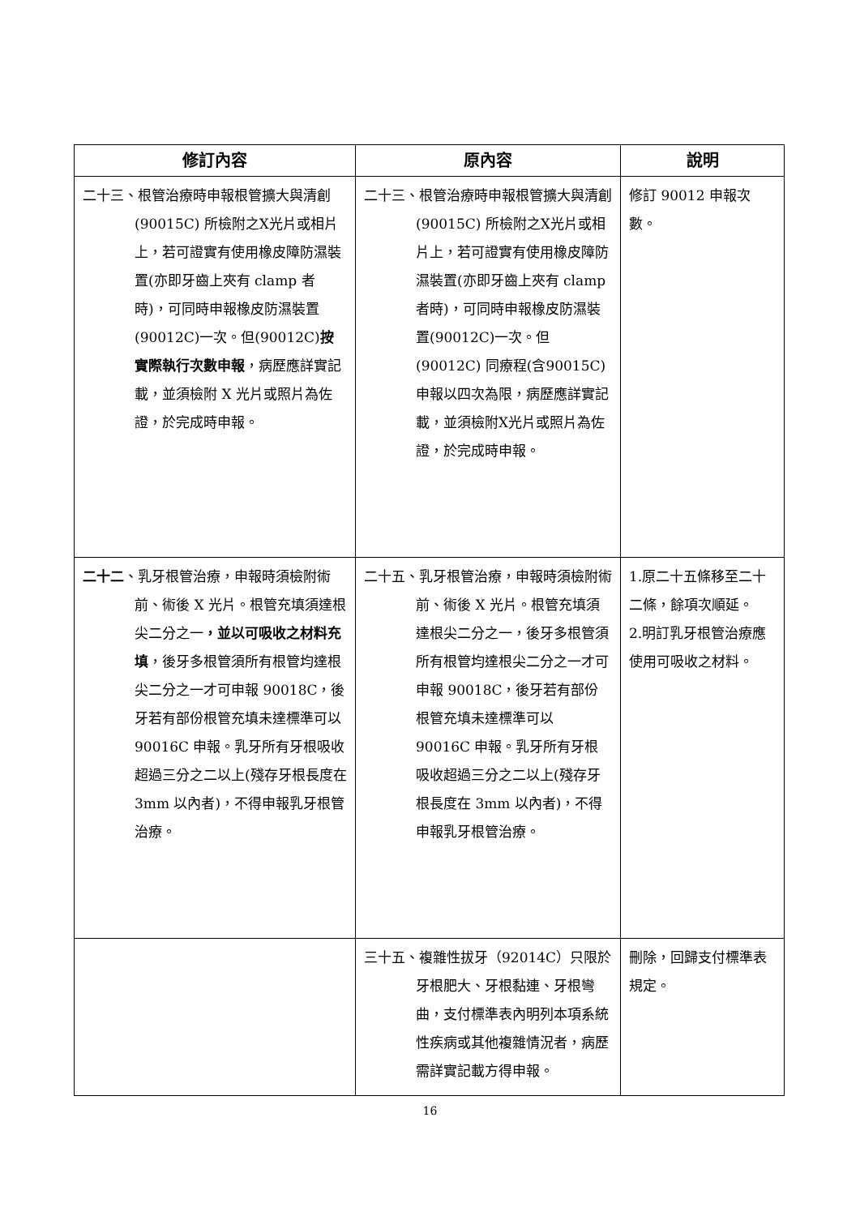| 修訂內容 | 原內容 | 說明 |
| --- | --- | --- |
| 二十三、根管治療時申報根管擴大與清創(90015C) 所檢附之X光片或相片上，若可證實有使用橡皮障防濕裝置(亦即牙齒上夾有 clamp 者時)，可同時申報橡皮防濕裝置(90012C)一次。但(90012C) 按實際執行次數申報 ，病歷應詳實記載，並須檢附 X 光片或照片為佐證，於完成時申報。 | 二十三、根管治療時申報根管擴大與清創(90015C) 所檢附之X光片或相片上，若可證實有使用橡皮障防濕裝置(亦即牙齒上夾有 clamp 者時)，可同時申報橡皮防濕裝置(90012C)一次。但(90012C) 同療程(含90015C)申報以四次為限，病歷應詳實記載，並須檢附X光片或照片為佐證，於完成時申報。 | 修訂 90012 申報次數。 |
| 二十二 、乳牙根管治療，申報時須檢附術前、術後 X 光片。根管充填須達根尖二分之一 ，並以可吸收之材料充填 ，後牙多根管須所有根管均達根尖二分之一才可申報 90018C，後牙若有部份根管充填未達標準可以 90016C 申報。乳牙所有牙根吸收超過三分之二以上(殘存牙根長度在 3mm 以內者)，不得申報乳牙根管治療。 | 二十五、乳牙根管治療，申報時須檢附術前、術後 X 光片。根管充填須達根尖二分之一，後牙多根管須所有根管均達根尖二分之一才可申報 90018C，後牙若有部份根管充填未達標準可以 90016C 申報。乳牙所有牙根吸收超過三分之二以上(殘存牙根長度在 3mm 以內者)，不得申報乳牙根管治療。 | 1.原二十五條移至二十二條，餘項次順延。 2.明訂乳牙根管治療應使用可吸收之材料。 |
| | 三十五、複雜性拔牙（92014C）只限於牙根肥大、牙根黏連、牙根彎曲，支付標準表內明列本項系統性疾病或其他複雜情況者，病歷需詳實記載方得申報。 | 刪除，回歸支付標準表規定。 |
16